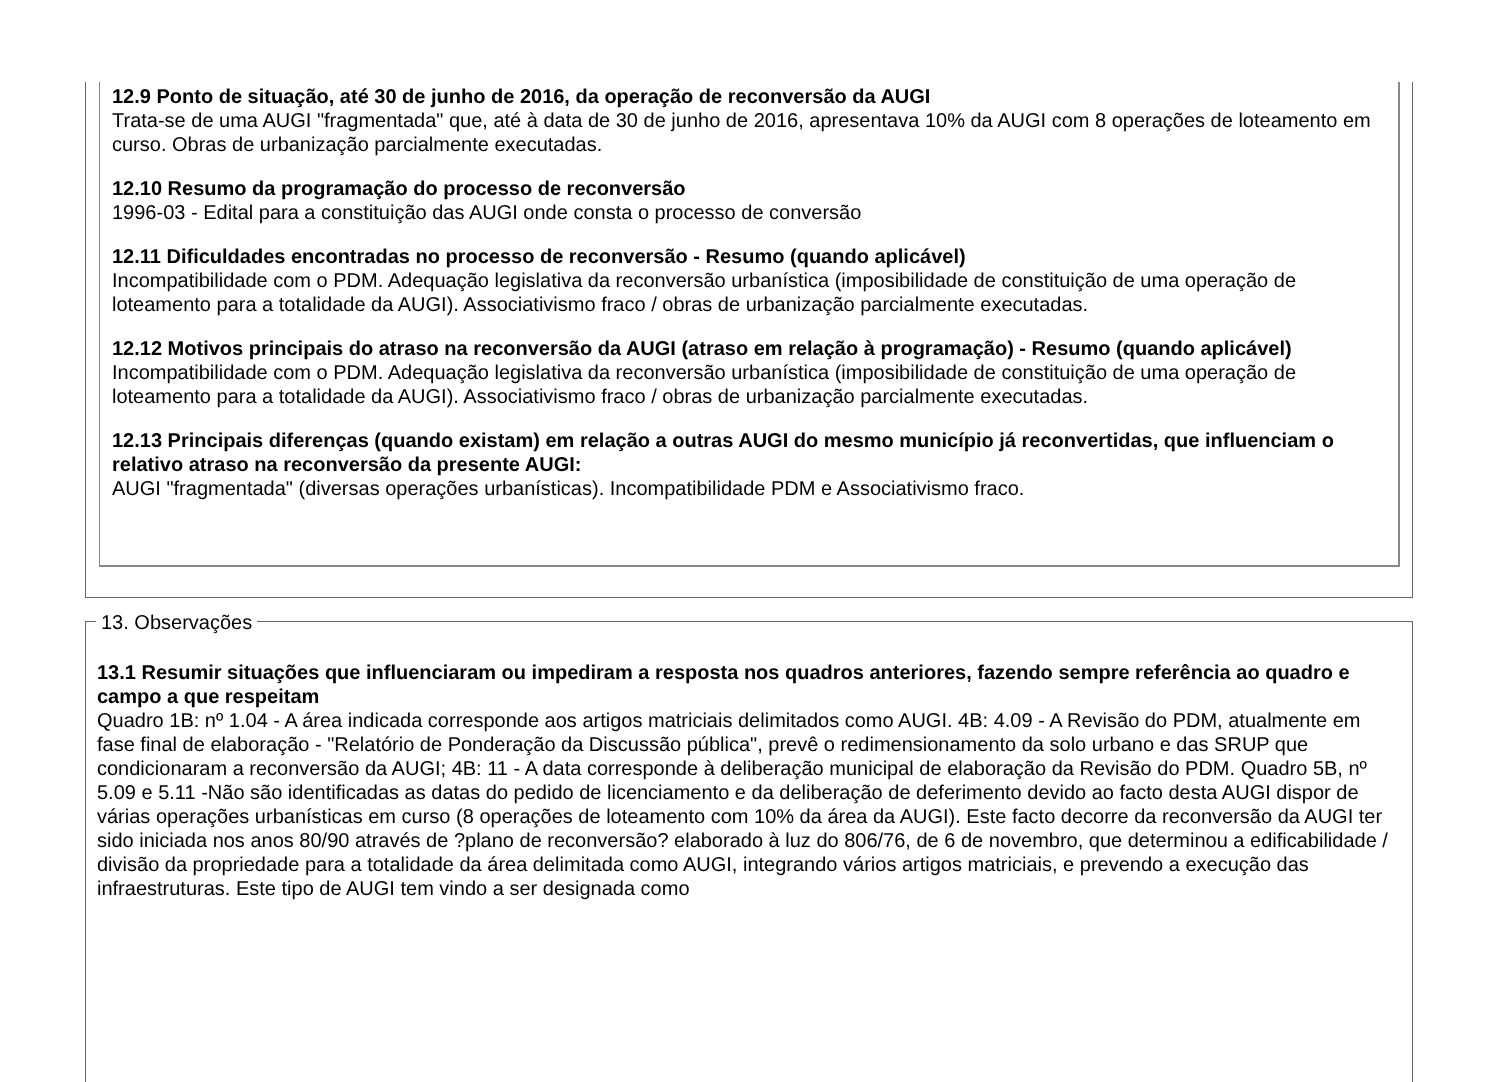12.9 Ponto de situação, até 30 de junho de 2016, da operação de reconversão da AUGI
Trata-se de uma AUGI "fragmentada" que, até à data de 30 de junho de 2016, apresentava 10% da AUGI com 8 operações de loteamento em curso. Obras de urbanização parcialmente executadas.
12.10 Resumo da programação do processo de reconversão
1996-03 - Edital para a constituição das AUGI onde consta o processo de conversão
12.11 Dificuldades encontradas no processo de reconversão - Resumo (quando aplicável)
Incompatibilidade com o PDM. Adequação legislativa da reconversão urbanística (imposibilidade de constituição de uma operação de loteamento para a totalidade da AUGI). Associativismo fraco / obras de urbanização parcialmente executadas.
12.12 Motivos principais do atraso na reconversão da AUGI (atraso em relação à programação) - Resumo (quando aplicável)
Incompatibilidade com o PDM. Adequação legislativa da reconversão urbanística (imposibilidade de constituição de uma operação de loteamento para a totalidade da AUGI). Associativismo fraco / obras de urbanização parcialmente executadas.
12.13 Principais diferenças (quando existam) em relação a outras AUGI do mesmo município já reconvertidas, que influenciam o relativo atraso na reconversão da presente AUGI:
AUGI "fragmentada" (diversas operações urbanísticas). Incompatibilidade PDM e Associativismo fraco.
13. Observações
13.1 Resumir situações que influenciaram ou impediram a resposta nos quadros anteriores, fazendo sempre referência ao quadro e campo a que respeitam
Quadro 1B: nº 1.04 - A área indicada corresponde aos artigos matriciais delimitados como AUGI. 4B: 4.09 - A Revisão do PDM, atualmente em fase final de elaboração - "Relatório de Ponderação da Discussão pública", prevê o redimensionamento da solo urbano e das SRUP que condicionaram a reconversão da AUGI; 4B: 11 - A data corresponde à deliberação municipal de elaboração da Revisão do PDM. Quadro 5B, nº 5.09 e 5.11 -Não são identificadas as datas do pedido de licenciamento e da deliberação de deferimento devido ao facto desta AUGI dispor de várias operações urbanísticas em curso (8 operações de loteamento com 10% da área da AUGI). Este facto decorre da reconversão da AUGI ter sido iniciada nos anos 80/90 através de ?plano de reconversão? elaborado à luz do 806/76, de 6 de novembro, que determinou a edificabilidade / divisão da propriedade para a totalidade da área delimitada como AUGI, integrando vários artigos matriciais, e prevendo a execução das infraestruturas. Este tipo de AUGI tem vindo a ser designada como